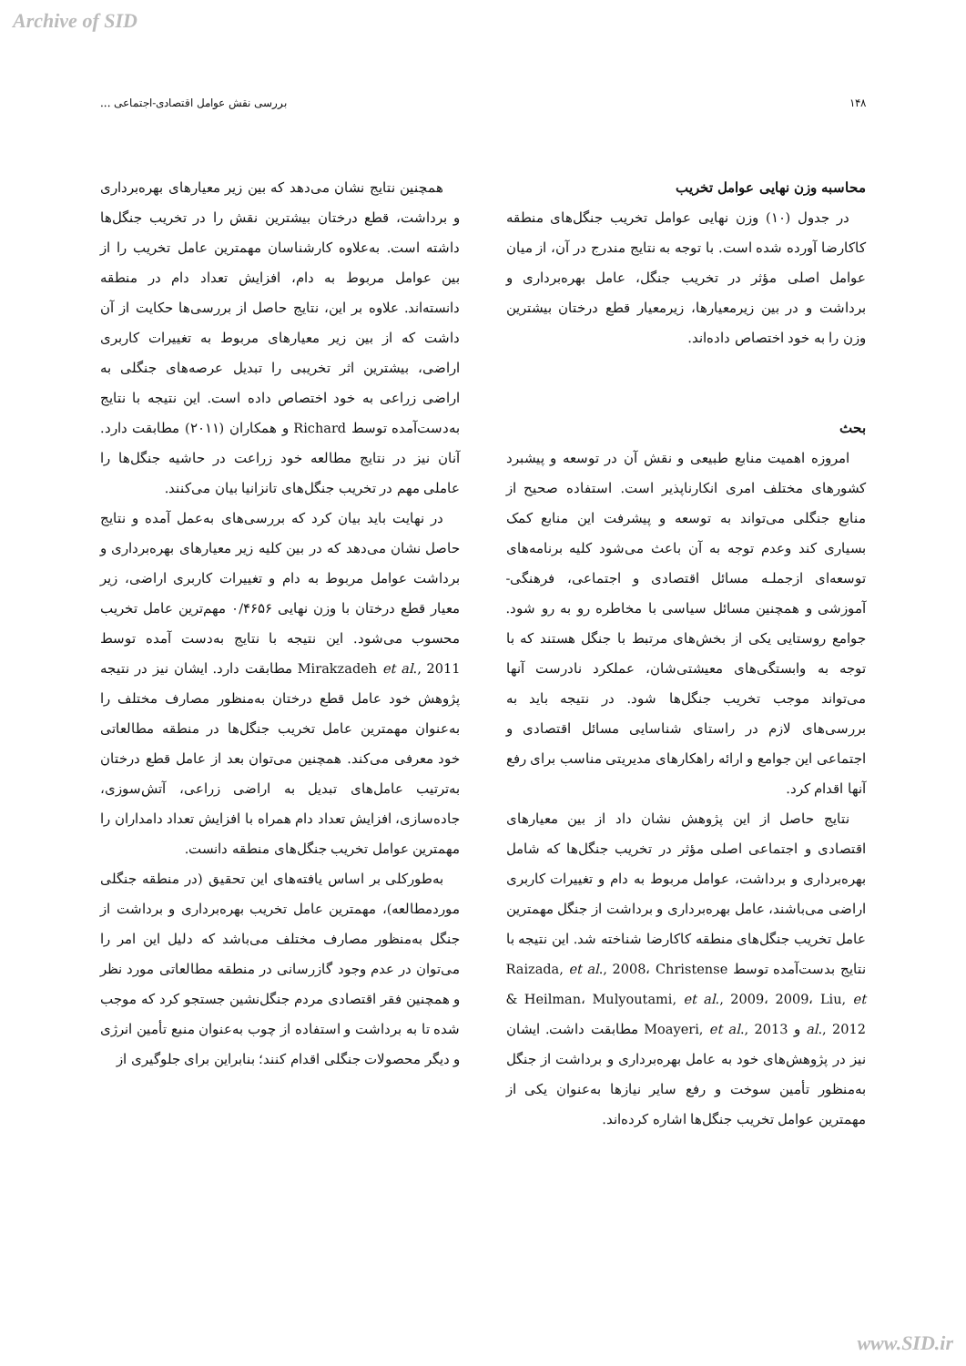Archive of SID
۱۴۸ بررسی نقش عوامل اقتصادی-اجتماعی ...
محاسبه وزن نهایی عوامل تخریب
در جدول (۱۰) وزن نهایی عوامل تخریب جنگل‌های منطقه کاکارضا آورده شده است. با توجه به نتایج مندرج در آن، از میان عوامل اصلی مؤثر در تخریب جنگل، عامل بهره‌برداری و برداشت و در بین زیرمعیارها، زیرمعیار قطع درختان بیشترین وزن را به خود اختصاص داده‌اند.
بحث
امروزه اهمیت منابع طبیعی و نقش آن در توسعه و پیشبرد کشورهای مختلف امری انکارناپذیر است. استفاده صحیح از منابع جنگلی می‌تواند به توسعه و پیشرفت این منابع کمک بسیاری کند وعدم توجه به آن باعث می‌شود کلیه برنامه‌های توسعه‌ای ازجملـه مسائل اقتصادی و اجتماعی، فرهنگی- آموزشی و همچنین مسائل سیاسی با مخاطره رو به رو شود. جوامع روستایی یکی از بخش‌های مرتبط با جنگل هستند که با توجه به وابستگی‌های معیشتی‌شان، عملکرد نادرست آنها می‌تواند موجب تخریب جنگل‌ها شود. در نتیجه باید به بررسی‌های لازم در راستای شناسایی مسائل اقتصادی و اجتماعی این جوامع و ارائه راهکارهای مدیریتی مناسب برای رفع آنها اقدام کرد.
نتایج حاصل از این پژوهش نشان داد از بین معیارهای اقتصادی و اجتماعی اصلی مؤثر در تخریب جنگل‌ها که شامل بهره‌برداری و برداشت، عوامل مربوط به دام و تغییرات کاربری اراضی می‌باشند، عامل بهره‌برداری و برداشت از جنگل مهمترین عامل تخریب جنگل‌های منطقه کاکارضا شناخته شد. این نتیجه با نتایج بدست‌آمده توسط Raizada, et al., 2008، Christense & Heilman، Mulyoutami, et al., 2009، 2009، Liu, et al., 2012 و Moayeri, et al., 2013 مطابقت داشت. ایشان نیز در پژوهش‌های خود به عامل بهره‌برداری و برداشت از جنگل به‌منظور تأمین سوخت و رفع سایر نیازها به‌عنوان یکی از مهمترین عوامل تخریب جنگل‌ها اشاره کرده‌اند.
همچنین نتایج نشان می‌دهد که بین زیر معیارهای بهره‌برداری و برداشت، قطع درختان بیشترین نقش را در تخریب جنگل‌ها داشته است. به‌علاوه کارشناسان مهمترین عامل تخریب را از بین عوامل مربوط به دام، افزایش تعداد دام در منطقه دانسته‌اند. علاوه بر این، نتایج حاصل از بررسی‌ها حکایت از آن داشت که از بین زیر معیارهای مربوط به تغییرات کاربری اراضی، بیشترین اثر تخریبی را تبدیل عرصه‌های جنگلی به اراضی زراعی به خود اختصاص داده است. این نتیجه با نتایج به‌دست‌آمده توسط Richard و همکاران (۲۰۱۱) مطابقت دارد. آنان نیز در نتایج مطالعه خود زراعت در حاشیه جنگل‌ها را عاملی مهم در تخریب جنگل‌های تانزانیا بیان می‌کنند.
در نهایت باید بیان کرد که بررسی‌های به‌عمل آمده و نتایج حاصل نشان می‌دهد که در بین کلیه زیر معیارهای بهره‌برداری و برداشت عوامل مربوط به دام و تغییرات کاربری اراضی، زیر معیار قطع درختان با وزن نهایی ۰/۴۶۵۶ مهم‌ترین عامل تخریب محسوب می‌شود. این نتیجه با نتایج به‌دست آمده توسط Mirakzadeh et al., 2011 مطابقت دارد. ایشان نیز در نتیجه پژوهش خود عامل قطع درختان به‌منظور مصارف مختلف را به‌عنوان مهمترین عامل تخریب جنگل‌ها در منطقه مطالعاتی خود معرفی می‌کند. همچنین می‌توان بعد از عامل قطع درختان به‌ترتیب عامل‌های تبدیل به اراضی زراعی، آتش‌سوزی، جاده‌سازی، افزایش تعداد دام همراه با افزایش تعداد دامداران را مهمترین عوامل تخریب جنگل‌های منطقه دانست.
به‌طورکلی بر اساس یافته‌های این تحقیق (در منطقه جنگلی موردمطالعه)، مهمترین عامل تخریب بهره‌برداری و برداشت از جنگل به‌منظور مصارف مختلف می‌باشد که دلیل این امر را می‌توان در عدم وجود گازرسانی در منطقه مطالعاتی مورد نظر و همچنین فقر اقتصادی مردم جنگل‌نشین جستجو کرد که موجب شده تا به برداشت و استفاده از چوب به‌عنوان منبع تأمین انرژی و دیگر محصولات جنگلی اقدام کنند؛ بنابراین برای جلوگیری از
www.SID.ir